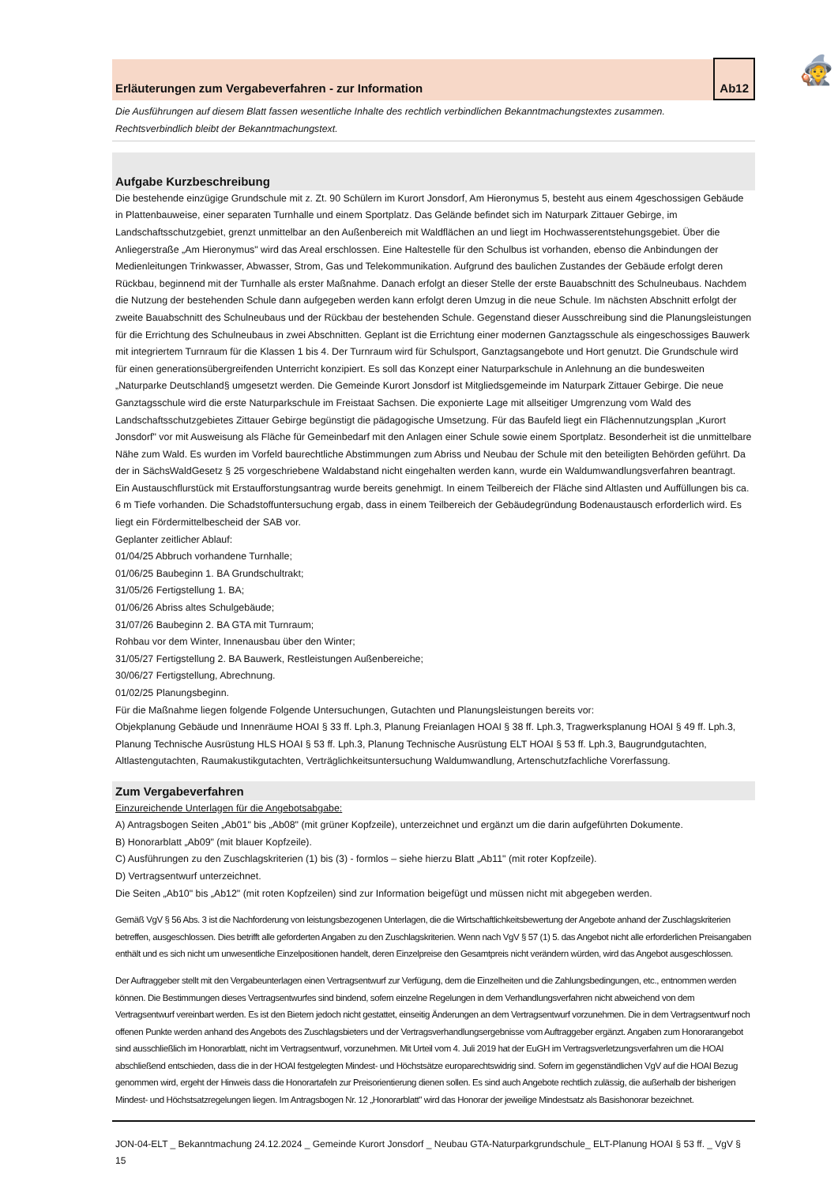🧙
Erläuterungen zum Vergabeverfahren - zur Information Ab12
Die Ausführungen auf diesem Blatt fassen wesentliche Inhalte des rechtlich verbindlichen Bekanntmachungstextes zusammen.
Rechtsverbindlich bleibt der Bekanntmachungstext.
Aufgabe Kurzbeschreibung
Die bestehende einzügige Grundschule mit z. Zt. 90 Schülern im Kurort Jonsdorf, Am Hieronymus 5, besteht aus einem 4geschossigen Gebäude in Plattenbauweise, einer separaten Turnhalle und einem Sportplatz. Das Gelände befindet sich im Naturpark Zittauer Gebirge, im Landschaftsschutzgebiet, grenzt unmittelbar an den Außenbereich mit Waldflächen an und liegt im Hochwasserentstehungsgebiet. Über die Anliegerstraße „Am Hieronymus" wird das Areal erschlossen. Eine Haltestelle für den Schulbus ist vorhanden, ebenso die Anbindungen der Medienleitungen Trinkwasser, Abwasser, Strom, Gas und Telekommunikation. Aufgrund des baulichen Zustandes der Gebäude erfolgt deren Rückbau, beginnend mit der Turnhalle als erster Maßnahme. Danach erfolgt an dieser Stelle der erste Bauabschnitt des Schulneubaus. Nachdem die Nutzung der bestehenden Schule dann aufgegeben werden kann erfolgt deren Umzug in die neue Schule. Im nächsten Abschnitt erfolgt der zweite Bauabschnitt des Schulneubaus und der Rückbau der bestehenden Schule. Gegenstand dieser Ausschreibung sind die Planungsleistungen für die Errichtung des Schulneubaus in zwei Abschnitten. Geplant ist die Errichtung einer modernen Ganztagsschule als eingeschossiges Bauwerk mit integriertem Turnraum für die Klassen 1 bis 4. Der Turnraum wird für Schulsport, Ganztagsangebote und Hort genutzt. Die Grundschule wird für einen generationsübergreifenden Unterricht konzipiert. Es soll das Konzept einer Naturparkschule in Anlehnung an die bundesweiten „Naturparke Deutschland§ umgesetzt werden. Die Gemeinde Kurort Jonsdorf ist Mitgliedsgemeinde im Naturpark Zittauer Gebirge. Die neue Ganztagsschule wird die erste Naturparkschule im Freistaat Sachsen. Die exponierte Lage mit allseitiger Umgrenzung vom Wald des Landschaftsschutzgebietes Zittauer Gebirge begünstigt die pädagogische Umsetzung. Für das Baufeld liegt ein Flächennutzungsplan „Kurort Jonsdorf" vor mit Ausweisung als Fläche für Gemeinbedarf mit den Anlagen einer Schule sowie einem Sportplatz. Besonderheit ist die unmittelbare Nähe zum Wald. Es wurden im Vorfeld baurechtliche Abstimmungen zum Abriss und Neubau der Schule mit den beteiligten Behörden geführt. Da der in SächsWaldGesetz § 25 vorgeschriebene Waldabstand nicht eingehalten werden kann, wurde ein Waldumwandlungsverfahren beantragt. Ein Austauschflurstück mit Erstaufforstungsantrag wurde bereits genehmigt. In einem Teilbereich der Fläche sind Altlasten und Auffüllungen bis ca. 6 m Tiefe vorhanden. Die Schadstoffuntersuchung ergab, dass in einem Teilbereich der Gebäudegründung Bodenaustausch erforderlich wird. Es liegt ein Fördermittelbescheid der SAB vor.
Geplanter zeitlicher Ablauf:
01/04/25 Abbruch vorhandene Turnhalle;
01/06/25 Baubeginn 1. BA Grundschultrakt;
31/05/26 Fertigstellung 1. BA;
01/06/26 Abriss altes Schulgebäude;
31/07/26 Baubeginn 2. BA GTA mit Turnraum;
Rohbau vor dem Winter, Innenausbau über den Winter;
31/05/27 Fertigstellung 2. BA Bauwerk, Restleistungen Außenbereiche;
30/06/27 Fertigstellung, Abrechnung.
01/02/25 Planungsbeginn.
Für die Maßnahme liegen folgende Folgende Untersuchungen, Gutachten und Planungsleistungen bereits vor:
Objekplanung Gebäude und Innenräume HOAI § 33 ff. Lph.3, Planung Freianlagen HOAI § 38 ff. Lph.3, Tragwerksplanung HOAI § 49 ff. Lph.3, Planung Technische Ausrüstung HLS HOAI § 53 ff. Lph.3, Planung Technische Ausrüstung ELT HOAI § 53 ff. Lph.3, Baugrundgutachten, Altlastengutachten, Raumakustikgutachten, Verträglichkeitsuntersuchung Waldumwandlung, Artenschutzfachliche Vorerfassung.
Zum Vergabeverfahren
Einzureichende Unterlagen für die Angebotsabgabe:
A) Antragsbogen Seiten „Ab01" bis „Ab08" (mit grüner Kopfzeile), unterzeichnet und ergänzt um die darin aufgeführten Dokumente.
B) Honorarblatt „Ab09" (mit blauer Kopfzeile).
C) Ausführungen zu den Zuschlagskriterien (1) bis (3) - formlos – siehe hierzu Blatt „Ab11" (mit roter Kopfzeile).
D) Vertragsentwurf unterzeichnet.
Die Seiten „Ab10" bis „Ab12" (mit roten Kopfzeilen) sind zur Information beigefügt und müssen nicht mit abgegeben werden.
Gemäß VgV § 56 Abs. 3 ist die Nachforderung von leistungsbezogenen Unterlagen, die die Wirtschaftlichkeitsbewertung der Angebote anhand der Zuschlagskriterien betreffen, ausgeschlossen. Dies betrifft alle geforderten Angaben zu den Zuschlagskriterien. Wenn nach VgV § 57 (1) 5. das Angebot nicht alle erforderlichen Preisangaben enthält und es sich nicht um unwesentliche Einzelpositionen handelt, deren Einzelpreise den Gesamtpreis nicht verändern würden, wird das Angebot ausgeschlossen.
Der Auftraggeber stellt mit den Vergabeunterlagen einen Vertragsentwurf zur Verfügung, dem die Einzelheiten und die Zahlungsbedingungen, etc., entnommen werden können. Die Bestimmungen dieses Vertragsentwurfes sind bindend, sofern einzelne Regelungen in dem Verhandlungsverfahren nicht abweichend von dem Vertragsentwurf vereinbart werden. Es ist den Bietern jedoch nicht gestattet, einseitig Änderungen an dem Vertragsentwurf vorzunehmen. Die in dem Vertragsentwurf noch offenen Punkte werden anhand des Angebots des Zuschlagsbieters und der Vertragsverhandlungsergebnisse vom Auftraggeber ergänzt. Angaben zum Honorarangebot sind ausschließlich im Honorarblatt, nicht im Vertragsentwurf, vorzunehmen. Mit Urteil vom 4. Juli 2019 hat der EuGH im Vertragsverletzungsverfahren um die HOAI abschließend entschieden, dass die in der HOAI festgelegten Mindest- und Höchstsätze europarechtswidrig sind. Sofern im gegenständlichen VgV auf die HOAI Bezug genommen wird, ergeht der Hinweis dass die Honorartafeln zur Preisorientierung dienen sollen. Es sind auch Angebote rechtlich zulässig, die außerhalb der bisherigen Mindest- und Höchstsatzregelungen liegen. Im Antragsbogen Nr. 12 „Honorarblatt" wird das Honorar der jeweilige Mindestsatz als Basishonorar bezeichnet.
JON-04-ELT _ Bekanntmachung 24.12.2024 _ Gemeinde Kurort Jonsdorf _ Neubau GTA-Naturparkgrundschule_ ELT-Planung HOAI § 53 ff. _ VgV § 15